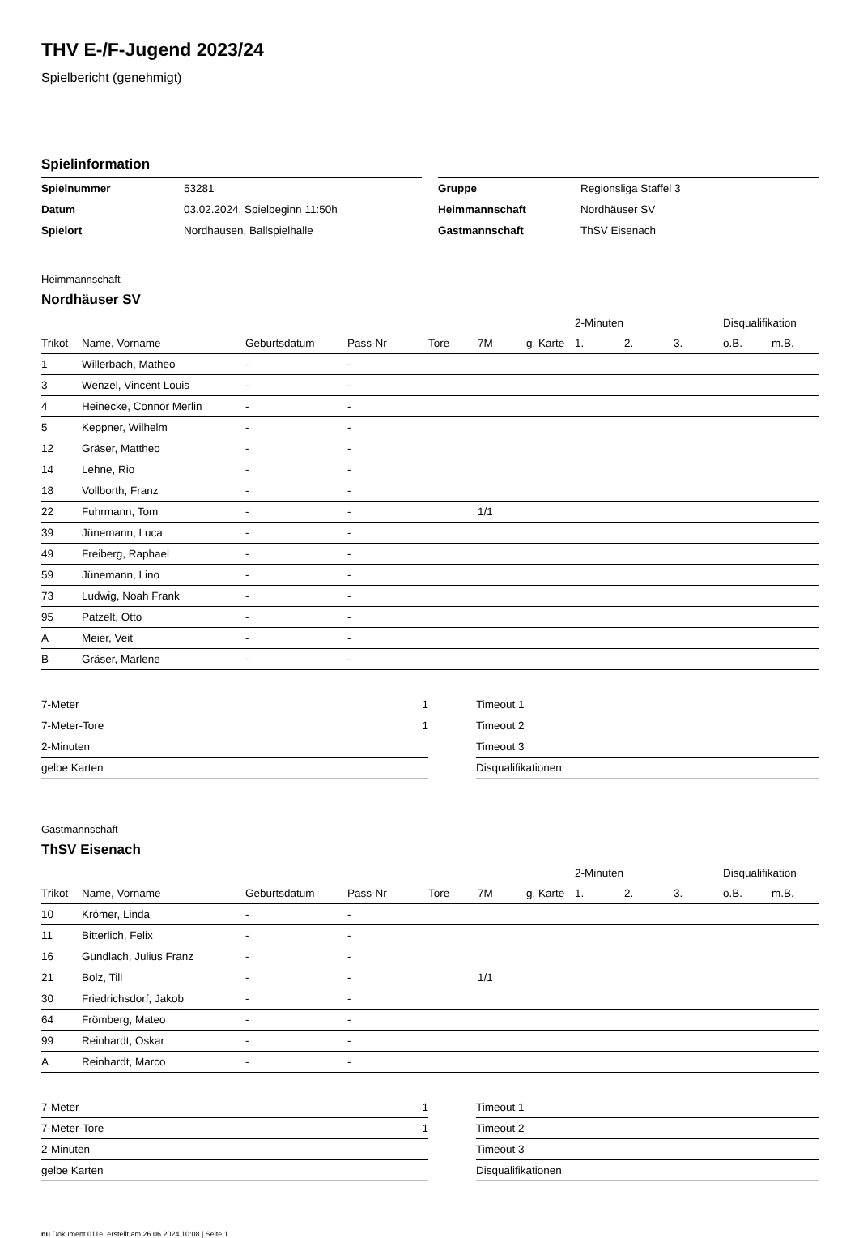THV E-/F-Jugend 2023/24
Spielbericht (genehmigt)
Spielinformation
| Spielnummer | 53281 |
| Datum | 03.02.2024, Spielbeginn 11:50h |
| Spielort | Nordhausen, Ballspielhalle |
| Gruppe | Regionsliga Staffel 3 |
| Heimmannschaft | Nordhäuser SV |
| Gastmannschaft | ThSV Eisenach |
Heimmannschaft
Nordhäuser SV
| | | | | | | | 2-Minuten | | | Disqualifikation | |
| --- | --- | --- | --- | --- | --- | --- | --- | --- | --- | --- | --- |
| Trikot | Name, Vorname | Geburtsdatum | Pass-Nr | Tore | 7M | g. Karte | 1. | 2. | 3. | o.B. | m.B. |
| 1 | Willerbach, Matheo | - | - | | | | | | | | |
| 3 | Wenzel, Vincent Louis | - | - | | | | | | | | |
| 4 | Heinecke, Connor Merlin | - | - | | | | | | | | |
| 5 | Keppner, Wilhelm | - | - | | | | | | | | |
| 12 | Gräser, Mattheo | - | - | | | | | | | | |
| 14 | Lehne, Rio | - | - | | | | | | | | |
| 18 | Vollborth, Franz | - | - | | | | | | | | |
| 22 | Fuhrmann, Tom | - | - | | 1/1 | | | | | | |
| 39 | Jünemann, Luca | - | - | | | | | | | | |
| 49 | Freiberg, Raphael | - | - | | | | | | | | |
| 59 | Jünemann, Lino | - | - | | | | | | | | |
| 73 | Ludwig, Noah Frank | - | - | | | | | | | | |
| 95 | Patzelt, Otto | - | - | | | | | | | | |
| A | Meier, Veit | - | - | | | | | | | | |
| B | Gräser, Marlene | - | - | | | | | | | | |
| 7-Meter | 1 |
| 7-Meter-Tore | 1 |
| 2-Minuten | |
| gelbe Karten | |
| Timeout 1 |
| Timeout 2 |
| Timeout 3 |
| Disqualifikationen |
Gastmannschaft
ThSV Eisenach
| | | | | | | | 2-Minuten | | | Disqualifikation | |
| --- | --- | --- | --- | --- | --- | --- | --- | --- | --- | --- | --- |
| Trikot | Name, Vorname | Geburtsdatum | Pass-Nr | Tore | 7M | g. Karte | 1. | 2. | 3. | o.B. | m.B. |
| 10 | Krömer, Linda | - | - | | | | | | | | |
| 11 | Bitterlich, Felix | - | - | | | | | | | | |
| 16 | Gundlach, Julius Franz | - | - | | | | | | | | |
| 21 | Bolz, Till | - | - | | 1/1 | | | | | | |
| 30 | Friedrichsdorf, Jakob | - | - | | | | | | | | |
| 64 | Frömberg, Mateo | - | - | | | | | | | | |
| 99 | Reinhardt, Oskar | - | - | | | | | | | | |
| A | Reinhardt, Marco | - | - | | | | | | | | |
| 7-Meter | 1 |
| 7-Meter-Tore | 1 |
| 2-Minuten | |
| gelbe Karten | |
| Timeout 1 |
| Timeout 2 |
| Timeout 3 |
| Disqualifikationen |
nu.Dokument 011e, erstellt am 26.06.2024 10:08 | Seite 1